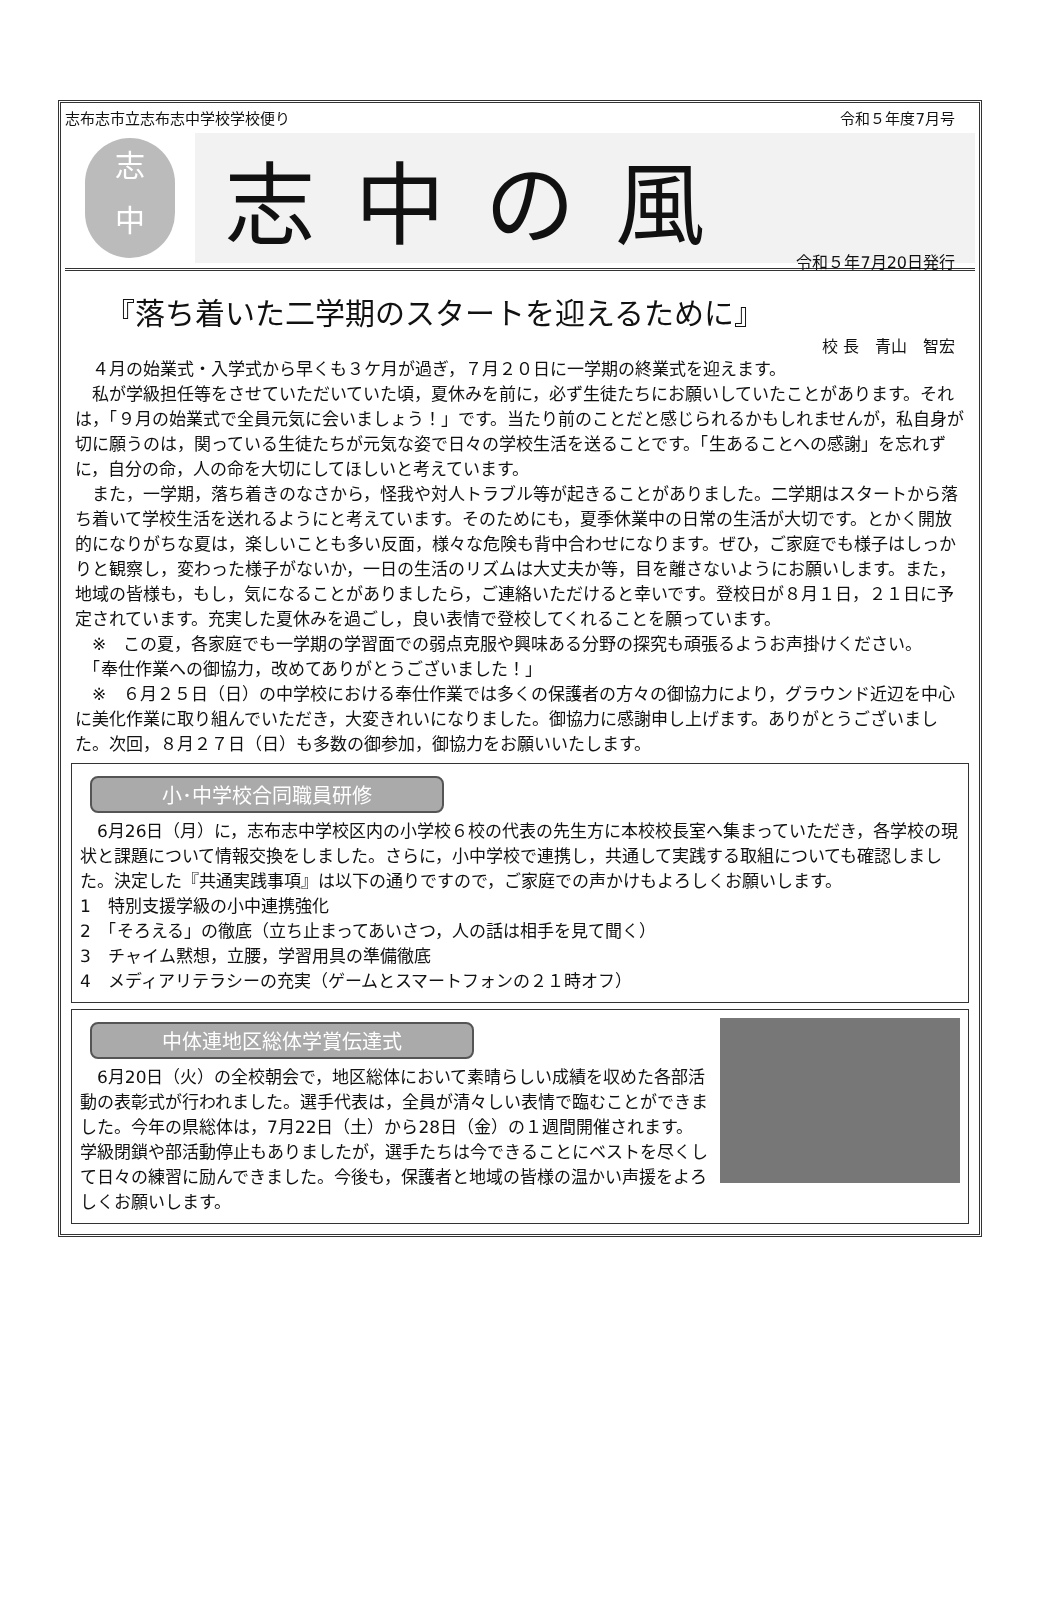志布志市立志布志中学校学校便り 令和５年度7月号
志
中
志中の風
令和５年7月20日発行
『落ち着いた二学期のスタートを迎えるために』
校 長　青山　智宏
　４月の始業式・入学式から早くも３ケ月が過ぎ，７月２０日に一学期の終業式を迎えます。
　私が学級担任等をさせていただいていた頃，夏休みを前に，必ず生徒たちにお願いしていたことがあります。それは，「９月の始業式で全員元気に会いましょう！」です。当たり前のことだと感じられるかもしれませんが，私自身が切に願うのは，関っている生徒たちが元気な姿で日々の学校生活を送ることです。「生あることへの感謝」を忘れずに，自分の命，人の命を大切にしてほしいと考えています。
　また，一学期，落ち着きのなさから，怪我や対人トラブル等が起きることがありました。二学期はスタートから落ち着いて学校生活を送れるようにと考えています。そのためにも，夏季休業中の日常の生活が大切です。とかく開放的になりがちな夏は，楽しいことも多い反面，様々な危険も背中合わせになります。ぜひ，ご家庭でも様子はしっかりと観察し，変わった様子がないか，一日の生活のリズムは大丈夫か等，目を離さないようにお願いします。また，地域の皆様も，もし，気になることがありましたら，ご連絡いただけると幸いです。登校日が８月１日，２１日に予定されています。充実した夏休みを過ごし，良い表情で登校してくれることを願っています。
　※　この夏，各家庭でも一学期の学習面での弱点克服や興味ある分野の探究も頑張るようお声掛けください。
　「奉仕作業への御協力，改めてありがとうございました！」
　※　６月２５日（日）の中学校における奉仕作業では多くの保護者の方々の御協力により，グラウンド近辺を中心に美化作業に取り組んでいただき，大変きれいになりました。御協力に感謝申し上げます。ありがとうございました。次回，８月２７日（日）も多数の御参加，御協力をお願いいたします。
小･中学校合同職員研修
　6月26日（月）に，志布志中学校区内の小学校６校の代表の先生方に本校校長室へ集まっていただき，各学校の現状と課題について情報交換をしました。さらに，小中学校で連携し，共通して実践する取組についても確認しました。決定した『共通実践事項』は以下の通りですので，ご家庭での声かけもよろしくお願いします。
1　特別支援学級の小中連携強化
2　「そろえる」の徹底（立ち止まってあいさつ，人の話は相手を見て聞く）
3　チャイム黙想，立腰，学習用具の準備徹底
4　メディアリテラシーの充実（ゲームとスマートフォンの２１時オフ）
中体連地区総体学賞伝達式
　6月20日（火）の全校朝会で，地区総体において素晴らしい成績を収めた各部活動の表彰式が行われました。選手代表は，全員が清々しい表情で臨むことができました。今年の県総体は，7月22日（土）から28日（金）の１週間開催されます。学級閉鎖や部活動停止もありましたが，選手たちは今できることにベストを尽くして日々の練習に励んできました。今後も，保護者と地域の皆様の温かい声援をよろしくお願いします。